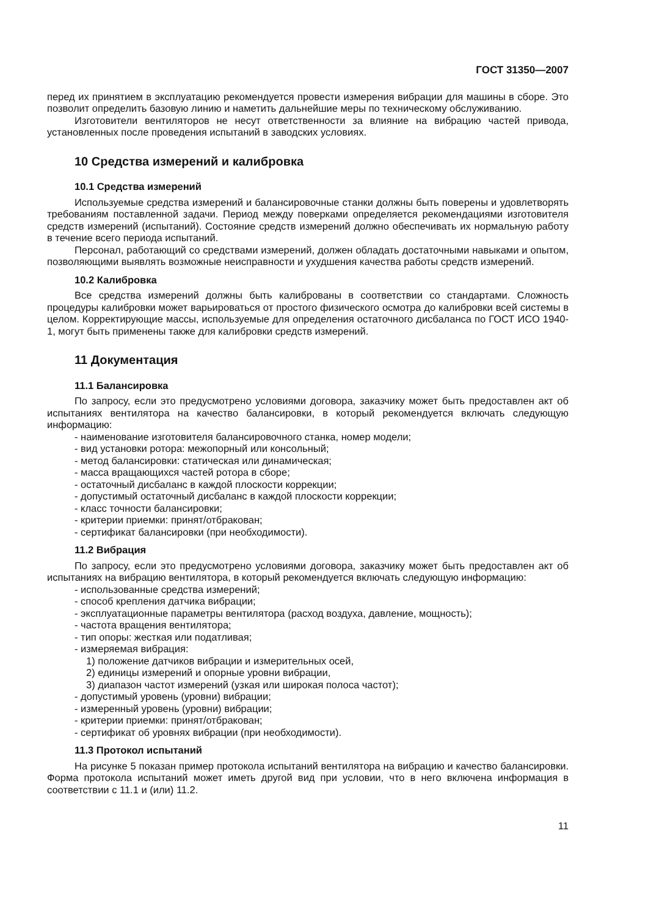ГОСТ 31350—2007
перед их принятием в эксплуатацию рекомендуется провести измерения вибрации для машины в сборе. Это позволит определить базовую линию и наметить дальнейшие меры по техническому обслуживанию.
Изготовители вентиляторов не несут ответственности за влияние на вибрацию частей привода, установленных после проведения испытаний в заводских условиях.
10 Средства измерений и калибровка
10.1 Средства измерений
Используемые средства измерений и балансировочные станки должны быть поверены и удовлетворять требованиям поставленной задачи. Период между поверками определяется рекомендациями изготовителя средств измерений (испытаний). Состояние средств измерений должно обеспечивать их нормальную работу в течение всего периода испытаний.
Персонал, работающий со средствами измерений, должен обладать достаточными навыками и опытом, позволяющими выявлять возможные неисправности и ухудшения качества работы средств измерений.
10.2 Калибровка
Все средства измерений должны быть калиброваны в соответствии со стандартами. Сложность процедуры калибровки может варьироваться от простого физического осмотра до калибровки всей системы в целом. Корректирующие массы, используемые для определения остаточного дисбаланса по ГОСТ ИСО 1940-1, могут быть применены также для калибровки средств измерений.
11 Документация
11.1 Балансировка
По запросу, если это предусмотрено условиями договора, заказчику может быть предоставлен акт об испытаниях вентилятора на качество балансировки, в который рекомендуется включать следующую информацию:
- наименование изготовителя балансировочного станка, номер модели;
- вид установки ротора: межопорный или консольный;
- метод балансировки: статическая или динамическая;
- масса вращающихся частей ротора в сборе;
- остаточный дисбаланс в каждой плоскости коррекции;
- допустимый остаточный дисбаланс в каждой плоскости коррекции;
- класс точности балансировки;
- критерии приемки: принят/отбракован;
- сертификат балансировки (при необходимости).
11.2 Вибрация
По запросу, если это предусмотрено условиями договора, заказчику может быть предоставлен акт об испытаниях на вибрацию вентилятора, в который рекомендуется включать следующую информацию:
- использованные средства измерений;
- способ крепления датчика вибрации;
- эксплуатационные параметры вентилятора (расход воздуха, давление, мощность);
- частота вращения вентилятора;
- тип опоры: жесткая или податливая;
- измеряемая вибрация:
1) положение датчиков вибрации и измерительных осей,
2) единицы измерений и опорные уровни вибрации,
3) диапазон частот измерений (узкая или широкая полоса частот);
- допустимый уровень (уровни) вибрации;
- измеренный уровень (уровни) вибрации;
- критерии приемки: принят/отбракован;
- сертификат об уровнях вибрации (при необходимости).
11.3 Протокол испытаний
На рисунке 5 показан пример протокола испытаний вентилятора на вибрацию и качество балансировки. Форма протокола испытаний может иметь другой вид при условии, что в него включена информация в соответствии с 11.1 и (или) 11.2.
11